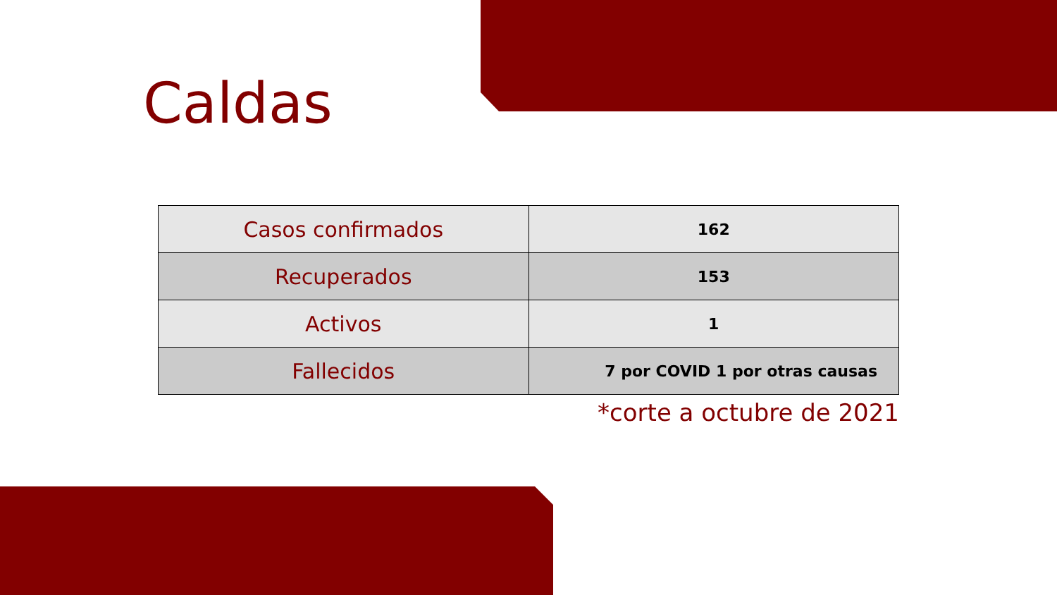Caldas
| Casos confirmados | 162 |
| Recuperados | 153 |
| Activos | 1 |
| Fallecidos | 7 por COVID 1 por otras causas |
*corte a octubre de 2021